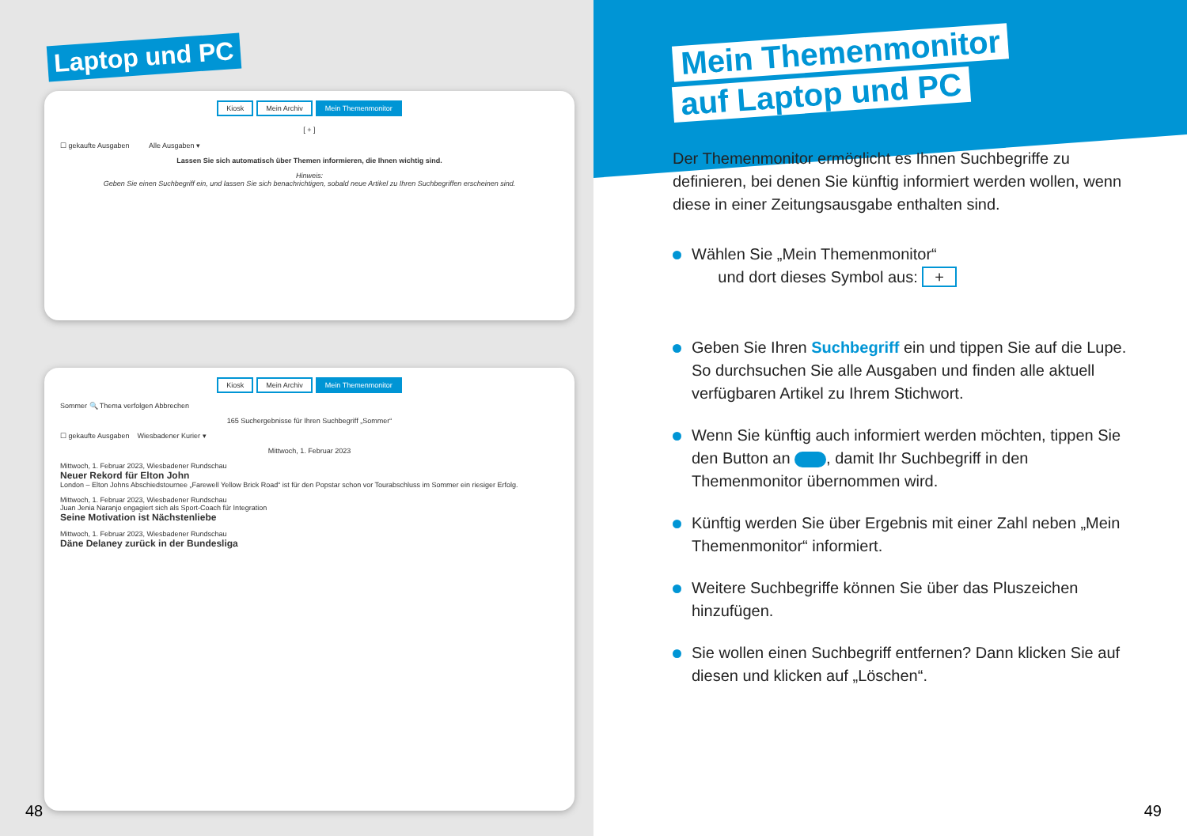Laptop und PC
Kiosk Mein Archiv Mein Themenmonitor
[ + ]
☐ gekaufte Ausgaben Alle Ausgaben ▾
Lassen Sie sich automatisch über Themen informieren, die Ihnen wichtig sind.
Hinweis:
Geben Sie einen Suchbegriff ein, und lassen Sie sich benachrichtigen, sobald neue Artikel zu Ihren Suchbegriffen erscheinen sind.
Kiosk Mein Archiv Mein Themenmonitor
Sommer 🔍 Thema verfolgen Abbrechen
165 Suchergebnisse für Ihren Suchbegriff „Sommer“
☐ gekaufte Ausgaben Wiesbadener Kurier ▾
Mittwoch, 1. Februar 2023
Mittwoch, 1. Februar 2023, Wiesbadener Rundschau
Neuer Rekord für Elton John
London – Elton Johns Abschiedstournee „Farewell Yellow Brick Road“ ist für den Popstar schon vor Tourabschluss im Sommer ein riesiger Erfolg.
Mittwoch, 1. Februar 2023, Wiesbadener Rundschau
Juan Jenia Naranjo engagiert sich als Sport-Coach für Integration
Seine Motivation ist Nächstenliebe
Mittwoch, 1. Februar 2023, Wiesbadener Rundschau
Däne Delaney zurück in der Bundesliga
48
Mein Themenmonitor
auf Laptop und PC
Der Themenmonitor ermöglicht es Ihnen Suchbegriffe zu definieren, bei denen Sie künftig informiert werden wollen, wenn diese in einer Zeitungsausgabe enthalten sind.
Wählen Sie „Mein Themenmonitor“
und dort dieses Symbol aus: +
Geben Sie Ihren Suchbegriff ein und tippen Sie auf die Lupe. So durchsuchen Sie alle Ausgaben und finden alle aktuell verfügbaren Artikel zu Ihrem Stichwort.
Wenn Sie künftig auch informiert werden möchten, tippen Sie den Button an , damit Ihr Suchbegriff in den Themenmonitor übernommen wird.
Künftig werden Sie über Ergebnis mit einer Zahl neben „Mein Themenmonitor“ informiert.
Weitere Suchbegriffe können Sie über das Pluszeichen hinzufügen.
Sie wollen einen Suchbegriff entfernen? Dann klicken Sie auf diesen und klicken auf „Löschen“.
49